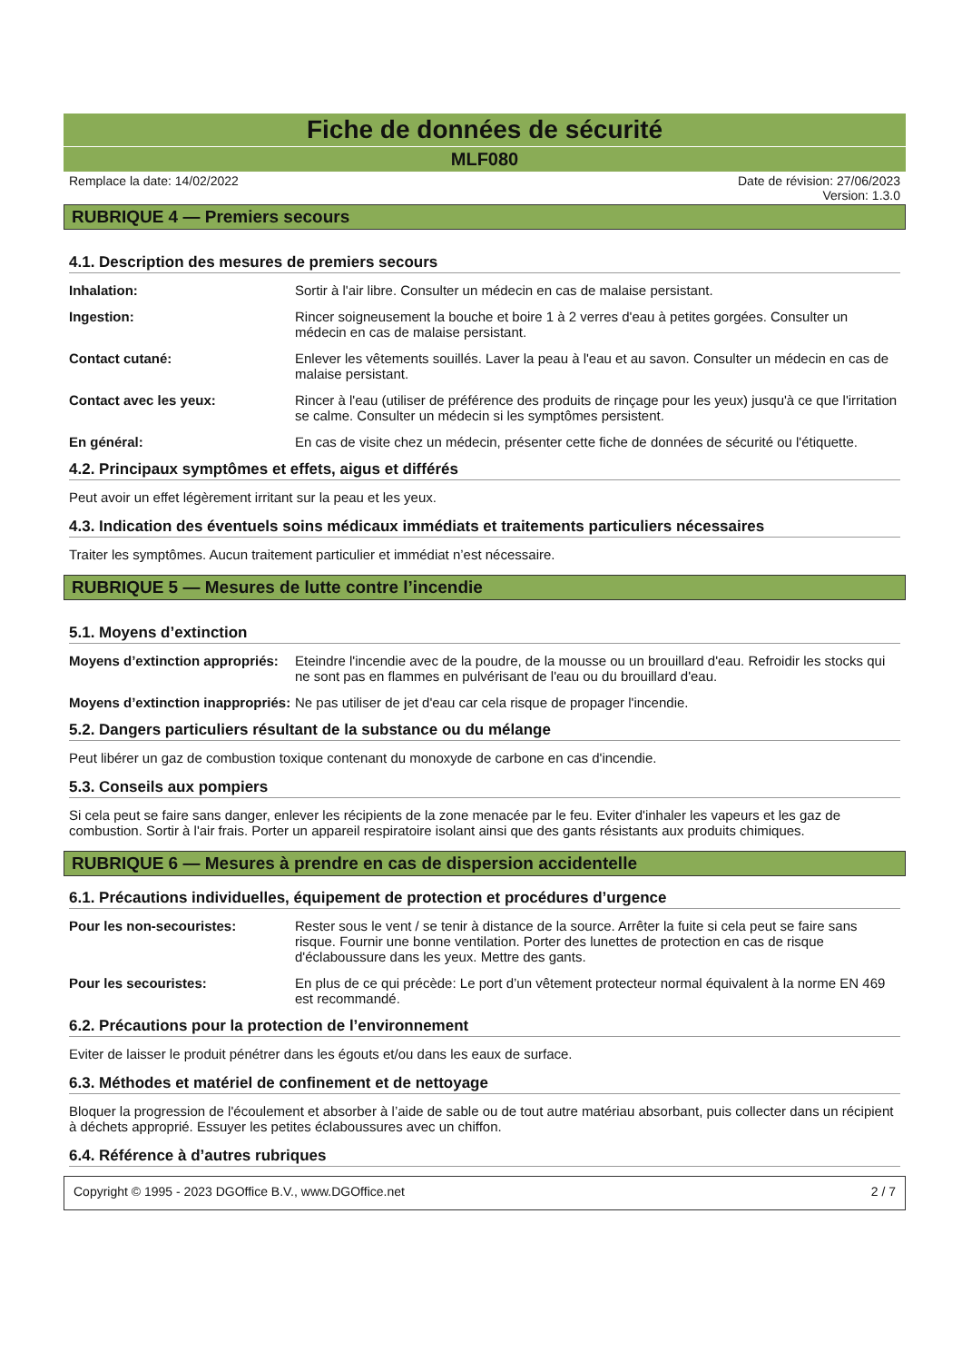Fiche de données de sécurité
MLF080
Remplace la date: 14/02/2022 Date de révision: 27/06/2023
Version: 1.3.0
RUBRIQUE 4 — Premiers secours
4.1. Description des mesures de premiers secours
Inhalation: Sortir à l'air libre. Consulter un médecin en cas de malaise persistant.
Ingestion: Rincer soigneusement la bouche et boire 1 à 2 verres d'eau à petites gorgées. Consulter un médecin en cas de malaise persistant.
Contact cutané: Enlever les vêtements souillés. Laver la peau à l'eau et au savon. Consulter un médecin en cas de malaise persistant.
Contact avec les yeux: Rincer à l'eau (utiliser de préférence des produits de rinçage pour les yeux) jusqu'à ce que l'irritation se calme. Consulter un médecin si les symptômes persistent.
En général: En cas de visite chez un médecin, présenter cette fiche de données de sécurité ou l'étiquette.
4.2. Principaux symptômes et effets, aigus et différés
Peut avoir un effet légèrement irritant sur la peau et les yeux.
4.3. Indication des éventuels soins médicaux immédiats et traitements particuliers nécessaires
Traiter les symptômes. Aucun traitement particulier et immédiat n’est nécessaire.
RUBRIQUE 5 — Mesures de lutte contre l’incendie
5.1. Moyens d’extinction
Moyens d’extinction appropriés:
Eteindre l'incendie avec de la poudre, de la mousse ou un brouillard d'eau. Refroidir les stocks qui ne sont pas en flammes en pulvérisant de l'eau ou du brouillard d'eau.
Moyens d’extinction inappropriés:
Ne pas utiliser de jet d'eau car cela risque de propager l'incendie.
5.2. Dangers particuliers résultant de la substance ou du mélange
Peut libérer un gaz de combustion toxique contenant du monoxyde de carbone en cas d'incendie.
5.3. Conseils aux pompiers
Si cela peut se faire sans danger, enlever les récipients de la zone menacée par le feu. Eviter d'inhaler les vapeurs et les gaz de combustion. Sortir à l'air frais. Porter un appareil respiratoire isolant ainsi que des gants résistants aux produits chimiques.
RUBRIQUE 6 — Mesures à prendre en cas de dispersion accidentelle
6.1. Précautions individuelles, équipement de protection et procédures d’urgence
Pour les non-secouristes: Rester sous le vent / se tenir à distance de la source. Arrêter la fuite si cela peut se faire sans risque. Fournir une bonne ventilation. Porter des lunettes de protection en cas de risque d'éclaboussure dans les yeux. Mettre des gants.
Pour les secouristes: En plus de ce qui précède: Le port d’un vêtement protecteur normal équivalent à la norme EN 469 est recommandé.
6.2. Précautions pour la protection de l’environnement
Eviter de laisser le produit pénétrer dans les égouts et/ou dans les eaux de surface.
6.3. Méthodes et matériel de confinement et de nettoyage
Bloquer la progression de l'écoulement et absorber à l’aide de sable ou de tout autre matériau absorbant, puis collecter dans un récipient à déchets approprié. Essuyer les petites éclaboussures avec un chiffon.
6.4. Référence à d’autres rubriques
Copyright © 1995 - 2023 DGOffice B.V., www.DGOffice.net
2 / 7